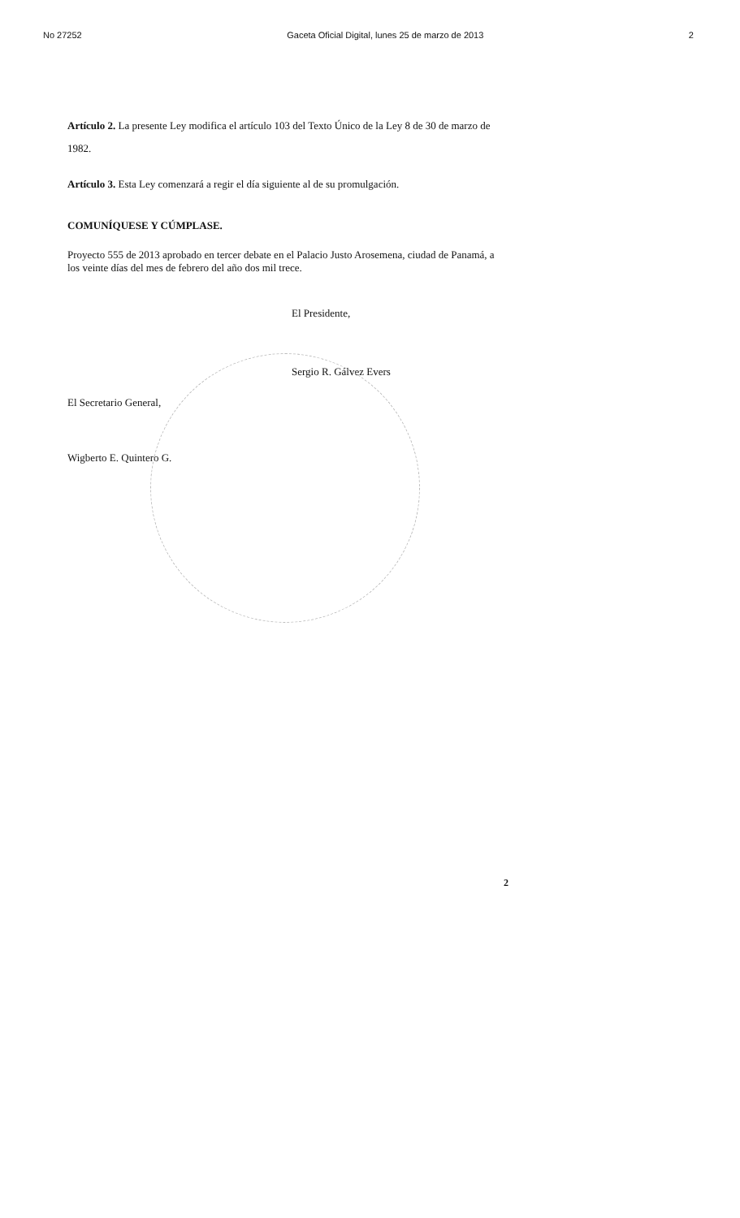No 27252 Gaceta Oficial Digital, lunes 25 de marzo de 2013 2
Artículo 2. La presente Ley modifica el artículo 103 del Texto Único de la Ley 8 de 30 de marzo de 1982.
Artículo 3. Esta Ley comenzará a regir el día siguiente al de su promulgación.
COMUNÍQUESE Y CÚMPLASE.
Proyecto 555 de 2013 aprobado en tercer debate en el Palacio Justo Arosemena, ciudad de Panamá, a los veinte días del mes de febrero del año dos mil trece.
El Presidente,
Sergio R. Gálvez Evers
El Secretario General,
Wigberto E. Quintero G.
2